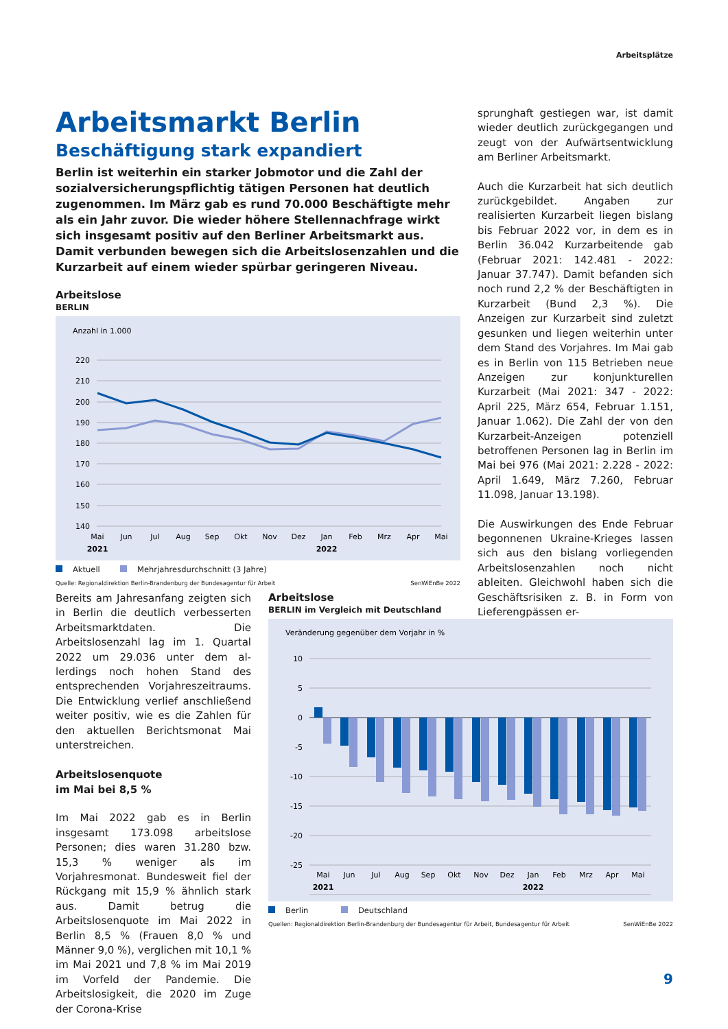Arbeitsplätze
Arbeitsmarkt Berlin
Beschäftigung stark expandiert
Berlin ist weiterhin ein starker Jobmotor und die Zahl der sozialversiche­rungspflichtig tätigen Personen hat deutlich zugenommen. Im März gab es rund 70.000 Beschäftigte mehr als ein Jahr zuvor. Die wieder höhere Stellennachfrage wirkt sich insgesamt positiv auf den Berliner Arbeits­markt aus. Damit verbunden bewegen sich die Arbeitslosenzahlen und die Kurzarbeit auf einem wieder spürbar geringeren Niveau.
Arbeitslose
BERLIN
Anzahl in 1.000
220
210
200
190
180
170
160
150
140
Mai
Jun
Jul
Aug
Sep
Okt
Nov
Dez
Jan
Feb
Mrz
Apr
Mai
2021
2022
Aktuell Mehrjahresdurchschnitt (3 Jahre)
Quelle: Regionaldirektion Berlin-Brandenburg der Bundesagentur für Arbeit SenWiEnBe 2022
sprunghaft gestiegen war, ist damit wie­der deutlich zurückgegangen und zeugt von der Aufwärtsentwicklung am Berliner Arbeitsmarkt.
Auch die Kurzarbeit hat sich deutlich zu­rückgebildet. Angaben zur realisierten Kurzarbeit liegen bislang bis Februar 2022 vor, in dem es in Berlin 36.042 Kurzarbeitende gab (Februar 2021: 142.481 - 2022: Januar 37.747). Damit befanden sich noch rund 2,2 % der Be­schäftigten in Kurzarbeit (Bund 2,3 %). Die Anzeigen zur Kurzarbeit sind zuletzt gesunken und liegen weiterhin unter dem Stand des Vorjahres. Im Mai gab es in Berlin von 115 Betrieben neue Anzeigen zur konjunkturellen Kurzarbeit (Mai 2021: 347 - 2022: April 225, März 654, Fe­bruar 1.151, Januar 1.062). Die Zahl der von den Kurzarbeit-Anzeigen potenziell betroffenen Personen lag in Berlin im Mai bei 976 (Mai 2021: 2.228 - 2022: April 1.649, März 7.260, Februar 11.098, Januar 13.198).
Die Auswirkungen des Ende Februar be­gonnenen Ukraine-Krieges lassen sich aus den bislang vorliegenden Arbeitslo­senzahlen noch nicht ableiten. Gleich­wohl haben sich die Geschäftsrisiken z. B. in Form von Lieferengpässen er-
Bereits am Jahresanfang zeigten sich in Berlin die deutlich verbesserten Arbeits­marktdaten. Die Arbeitslosenzahl lag im 1. Quartal 2022 um 29.036 unter dem al­lerdings noch hohen Stand des entspre­chenden Vorjahreszeitraums. Die Ent­wicklung verlief anschließend weiter po­sitiv, wie es die Zahlen für den aktuellen Berichtsmonat Mai unterstreichen.
Arbeitslosenquote
im Mai bei 8,5 %
Im Mai 2022 gab es in Berlin insgesamt 173.098 arbeitslose Personen; dies wa­ren 31.280 bzw. 15,3 % weniger als im Vorjahresmonat. Bundesweit fiel der Rückgang mit 15,9 % ähnlich stark aus. Damit betrug die Arbeitslosenquote im Mai 2022 in Berlin 8,5 % (Frauen 8,0 % und Männer 9,0 %), verglichen mit 10,1 % im Mai 2021 und 7,8 % im Mai 2019 im Vorfeld der Pandemie. Die Arbeitslosig­keit, die 2020 im Zuge der Corona-Krise
Arbeitslose
BERLIN im Vergleich mit Deutschland
Veränderung gegenüber dem Vorjahr in %
10
5
0
-5
-10
-15
-20
-25
Mai
Jun
Jul
Aug
Sep
Okt
Nov
Dez
Jan
Feb
Mrz
Apr
Mai
2021
2022
Berlin Deutschland
Quellen: Regionaldirektion Berlin-Brandenburg der Bundesagentur für Arbeit, Bundesagentur für Arbeit SenWiEnBe 2022
9